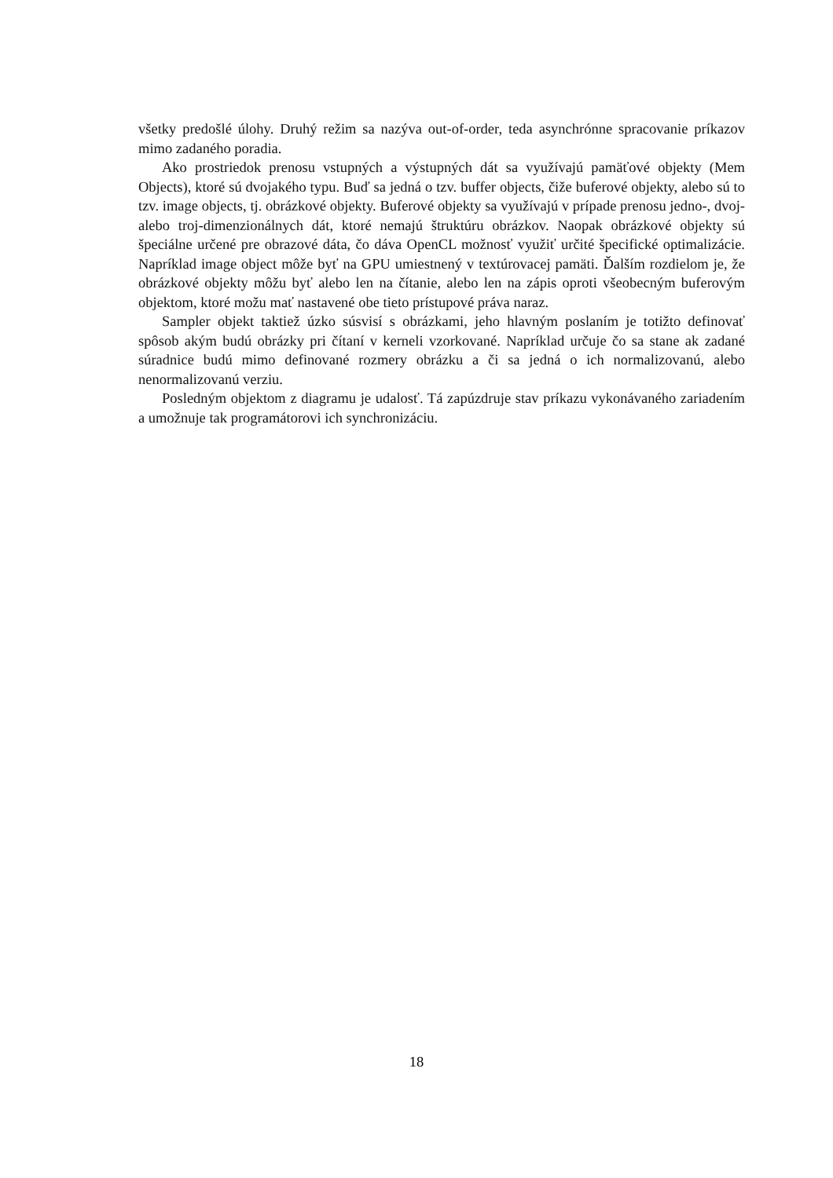všetky predošlé úlohy. Druhý režim sa nazýva out-of-order, teda asynchrónne spracovanie príkazov mimo zadaného poradia.
Ako prostriedok prenosu vstupných a výstupných dát sa využívajú pamäťové objekty (Mem Objects), ktoré sú dvojakého typu. Buď sa jedná o tzv. buffer objects, čiže buferové objekty, alebo sú to tzv. image objects, tj. obrázkové objekty. Buferové objekty sa využívajú v prípade prenosu jedno-, dvoj- alebo troj-dimenzionálnych dát, ktoré nemajú štruktúru obrázkov. Naopak obrázkové objekty sú špeciálne určené pre obrazové dáta, čo dáva OpenCL možnosť využiť určité špecifické optimalizácie. Napríklad image object môže byť na GPU umiestnený v textúrovacej pamäti. Ďalším rozdielom je, že obrázkové objekty môžu byť alebo len na čítanie, alebo len na zápis oproti všeobecným buferovým objektom, ktoré možu mať nastavené obe tieto prístupové práva naraz.
Sampler objekt taktiež úzko súsvisí s obrázkami, jeho hlavným poslaním je totižto definovať spôsob akým budú obrázky pri čítaní v kerneli vzorkované. Napríklad určuje čo sa stane ak zadané súradnice budú mimo definované rozmery obrázku a či sa jedná o ich normalizovanú, alebo nenormalizovanú verziu.
Posledným objektom z diagramu je udalosť. Tá zapúzdruje stav príkazu vykonávaného zariadením a umožnuje tak programátorovi ich synchronizáciu.
18